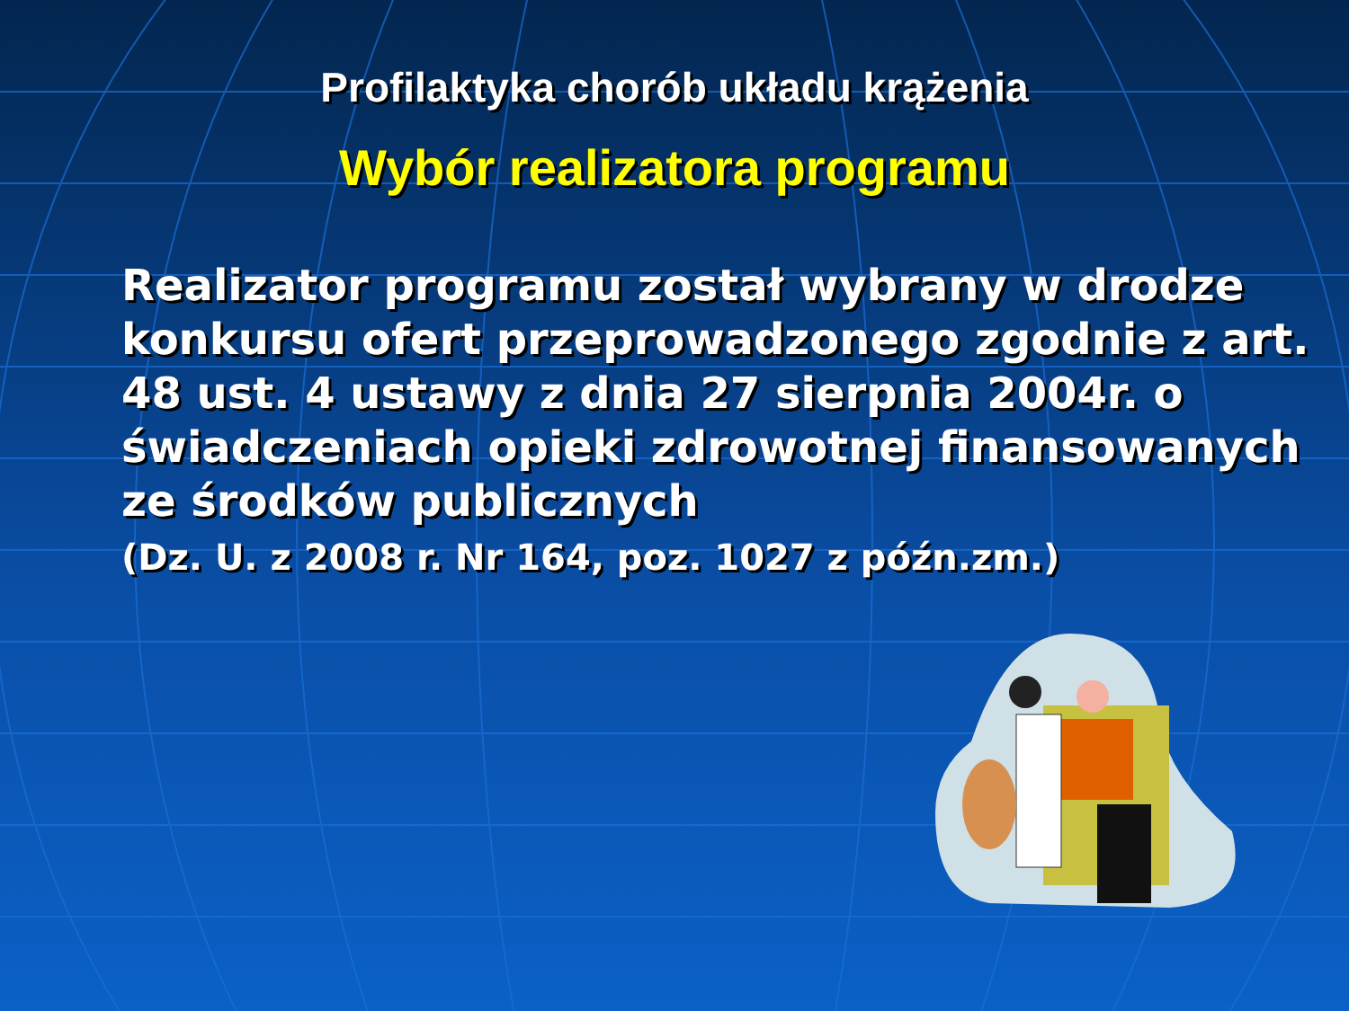Profilaktyka chorób układu krążenia
Wybór realizatora programu
Realizator programu został wybrany w drodze konkursu ofert przeprowadzonego zgodnie z art. 48 ust. 4 ustawy z dnia 27 sierpnia 2004r. o świadczeniach opieki zdrowotnej finansowanych ze środków publicznych
(Dz. U. z 2008 r. Nr 164, poz. 1027 z późn.zm.)